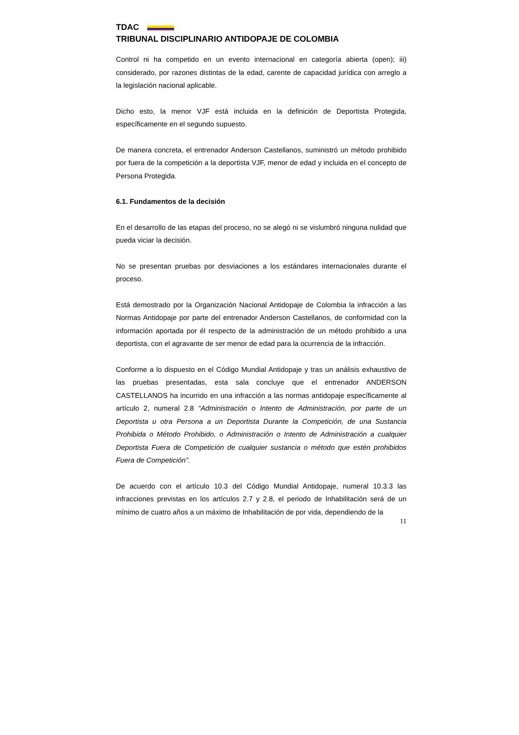TDAC
TRIBUNAL DISCIPLINARIO ANTIDOPAJE DE COLOMBIA
Control ni ha competido en un evento internacional en categoría abierta (open); iii) considerado, por razones distintas de la edad, carente de capacidad jurídica con arreglo a la legislación nacional aplicable.
Dicho esto, la menor VJF está incluida en la definición de Deportista Protegida, específicamente en el segundo supuesto.
De manera concreta, el entrenador Anderson Castellanos, suministró un método prohibido por fuera de la competición a la deportista VJF, menor de edad y incluida en el concepto de Persona Protegida.
6.1. Fundamentos de la decisión
En el desarrollo de las etapas del proceso, no se alegó ni se vislumbró ninguna nulidad que pueda viciar la decisión.
No se presentan pruebas por desviaciones a los estándares internacionales durante el proceso.
Está demostrado por la Organización Nacional Antidopaje de Colombia la infracción a las Normas Antidopaje por parte del entrenador Anderson Castellanos, de conformidad con la información aportada por él respecto de la administración de un método prohibido a una deportista, con el agravante de ser menor de edad para la ocurrencia de la infracción.
Conforme a lo dispuesto en el Código Mundial Antidopaje y tras un análisis exhaustivo de las pruebas presentadas, esta sala concluye que el entrenador ANDERSON CASTELLANOS ha incurrido en una infracción a las normas antidopaje específicamente al artículo 2, numeral 2.8 “Administración o Intento de Administración, por parte de un Deportista u otra Persona a un Deportista Durante la Competición, de una Sustancia Prohibida o Método Prohibido, o Administración o Intento de Administración a cualquier Deportista Fuera de Competición de cualquier sustancia o método que estén prohibidos Fuera de Competición”.
De acuerdo con el artículo 10.3 del Código Mundial Antidopaje, numeral 10.3.3 las infracciones previstas en los artículos 2.7 y 2.8, el periodo de Inhabilitación será de un mínimo de cuatro años a un máximo de Inhabilitación de por vida, dependiendo de la
11